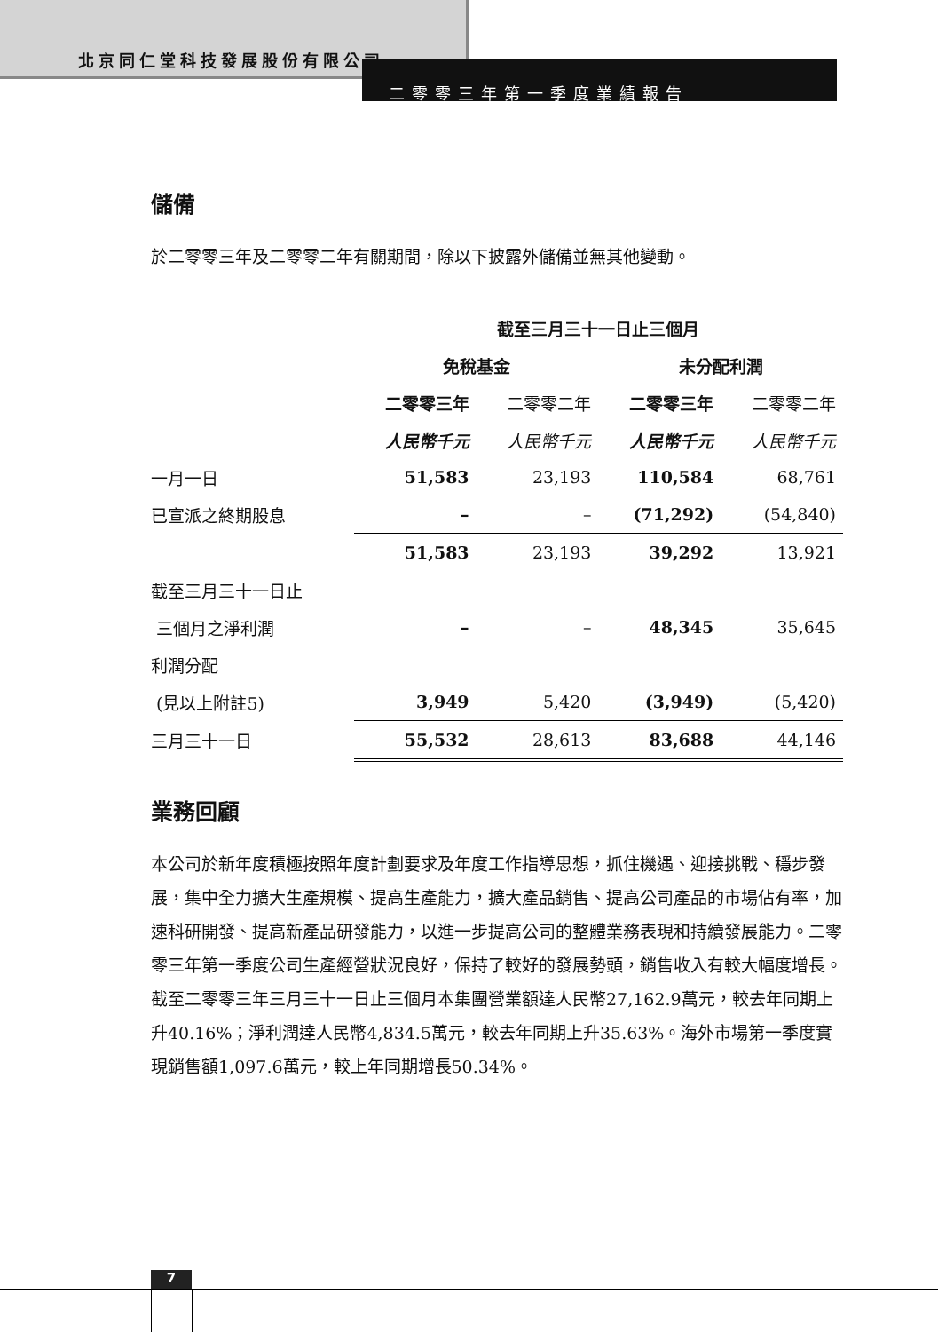北京同仁堂科技發展股份有限公司
二零零三年第一季度業績報告
儲備
於二零零三年及二零零二年有關期間，除以下披露外儲備並無其他變動。
| | 截至三月三十一日止三個月 | | | |
| --- | --- | --- | --- | --- |
| | 免稅基金 | | 未分配利潤 | |
| | 二零零三年 | 二零零二年 | 二零零三年 | 二零零二年 |
| | 人民幣千元 | 人民幣千元 | 人民幣千元 | 人民幣千元 |
| 一月一日 | 51,583 | 23,193 | 110,584 | 68,761 |
| 已宣派之終期股息 | – | – | (71,292) | (54,840) |
| | 51,583 | 23,193 | 39,292 | 13,921 |
| 截至三月三十一日止 | | | | |
| 三個月之淨利潤 | – | – | 48,345 | 35,645 |
| 利潤分配 | | | | |
| (見以上附註5) | 3,949 | 5,420 | (3,949) | (5,420) |
| 三月三十一日 | 55,532 | 28,613 | 83,688 | 44,146 |
業務回顧
本公司於新年度積極按照年度計劃要求及年度工作指導思想，抓住機遇、迎接挑戰、穩步發展，集中全力擴大生產規模、提高生產能力，擴大產品銷售、提高公司產品的市場佔有率，加速科研開發、提高新產品研發能力，以進一步提高公司的整體業務表現和持續發展能力。二零零三年第一季度公司生產經營狀況良好，保持了較好的發展勢頭，銷售收入有較大幅度增長。截至二零零三年三月三十一日止三個月本集團營業額達人民幣27,162.9萬元，較去年同期上升40.16%；淨利潤達人民幣4,834.5萬元，較去年同期上升35.63%。海外市場第一季度實現銷售額1,097.6萬元，較上年同期增長50.34%。
7